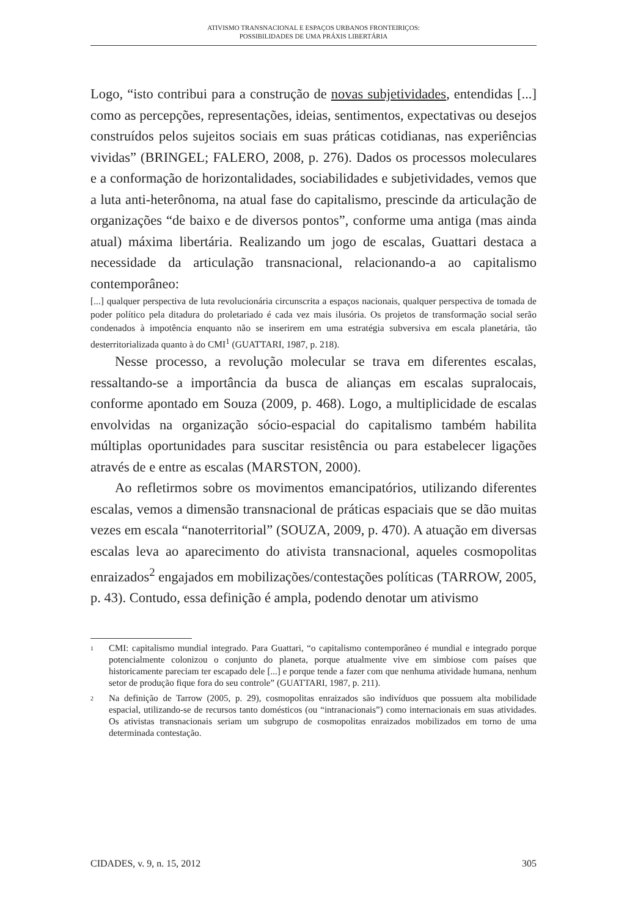ATIVISMO TRANSNACIONAL E ESPAÇOS URBANOS FRONTEIRIÇOS:
POSSIBILIDADES DE UMA PRÁXIS LIBERTÁRIA
Logo, “isto contribui para a construção de novas subjetividades, entendidas [...] como as percepções, representações, ideias, sentimentos, expectativas ou desejos construídos pelos sujeitos sociais em suas práticas cotidianas, nas experiências vividas” (BRINGEL; FALERO, 2008, p. 276). Dados os processos moleculares e a conformação de horizontalidades, sociabilidades e subjetividades, vemos que a luta anti-heterônoma, na atual fase do capitalismo, prescinde da articulação de organizações “de baixo e de diversos pontos”, conforme uma antiga (mas ainda atual) máxima libertária. Realizando um jogo de escalas, Guattari destaca a necessidade da articulação transnacional, relacionando-a ao capitalismo contemporâneo:
[...] qualquer perspectiva de luta revolucionária circunscrita a espaços nacionais, qualquer perspectiva de tomada de poder político pela ditadura do proletariado é cada vez mais ilusória. Os projetos de transformação social serão condenados à impotência enquanto não se inserirem em uma estratégia subversiva em escala planetária, tão desterritorializada quanto à do CMI<sup>1</sup> (GUATTARI, 1987, p. 218).
Nesse processo, a revolução molecular se trava em diferentes escalas, ressaltando-se a importância da busca de alianças em escalas supralocais, conforme apontado em Souza (2009, p. 468). Logo, a multiplicidade de escalas envolvidas na organização sócio-espacial do capitalismo também habilita múltiplas oportunidades para suscitar resistência ou para estabelecer ligações através de e entre as escalas (MARSTON, 2000).
Ao refletirmos sobre os movimentos emancipatórios, utilizando diferentes escalas, vemos a dimensão transnacional de práticas espaciais que se dão muitas vezes em escala “nanoterritorial” (SOUZA, 2009, p. 470). A atuação em diversas escalas leva ao aparecimento do ativista transnacional, aqueles cosmopolitas enraizados<sup>2</sup> engajados em mobilizações/contestações políticas (TARROW, 2005, p. 43). Contudo, essa definição é ampla, podendo denotar um ativismo
1 CMI: capitalismo mundial integrado. Para Guattari, “o capitalismo contemporâneo é mundial e integrado porque potencialmente colonizou o conjunto do planeta, porque atualmente vive em simbiose com países que historicamente pareciam ter escapado dele [...] e porque tende a fazer com que nenhuma atividade humana, nenhum setor de produção fique fora do seu controle” (GUATTARI, 1987, p. 211).
2 Na definição de Tarrow (2005, p. 29), cosmopolitas enraizados são indivíduos que possuem alta mobilidade espacial, utilizando-se de recursos tanto domésticos (ou “intranacionais”) como internacionais em suas atividades. Os ativistas transnacionais seriam um subgrupo de cosmopolitas enraizados mobilizados em torno de uma determinada contestação.
CIDADES, v. 9, n. 15, 2012 305